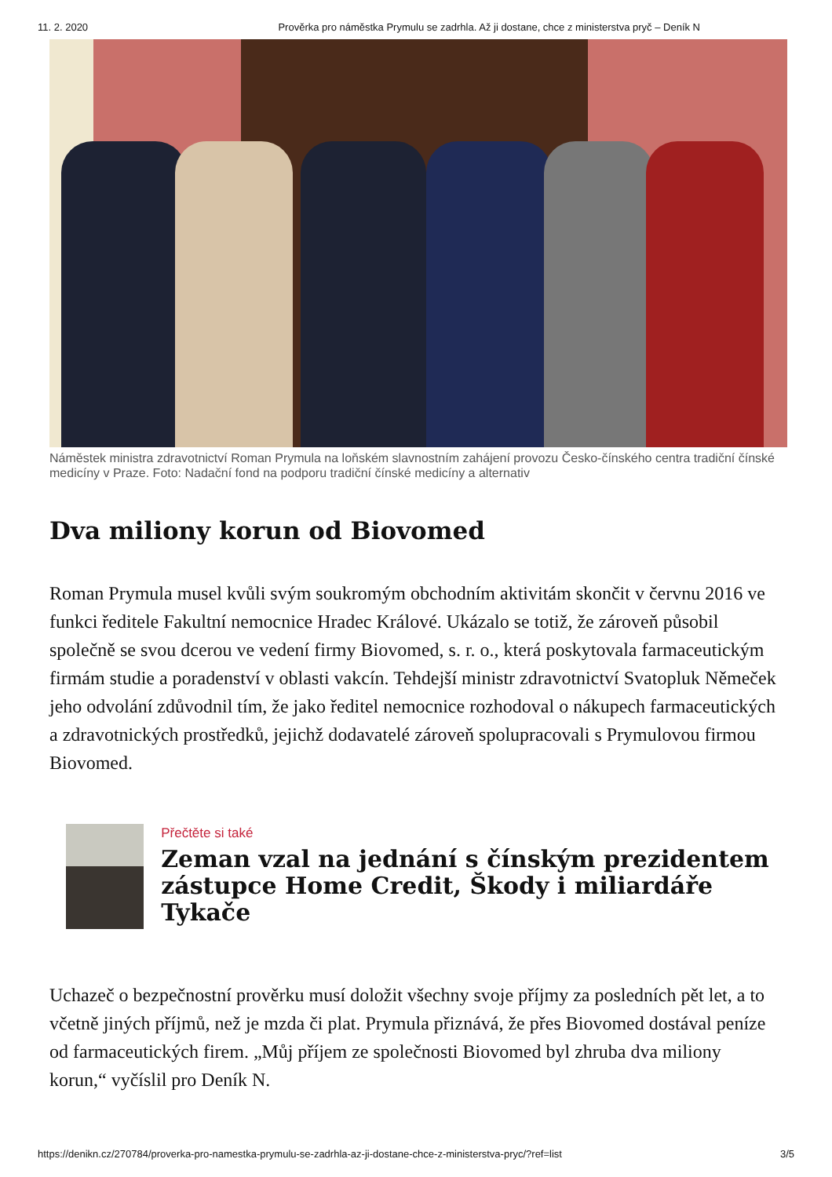11. 2. 2020 Prověrka pro náměstka Prymulu se zadrhla. Až ji dostane, chce z ministerstva pryč – Deník N
Náměstek ministra zdravotnictví Roman Prymula na loňském slavnostním zahájení provozu Česko-čínského centra tradiční čínské medicíny v Praze. Foto: Nadační fond na podporu tradiční čínské medicíny a alternativ
Dva miliony korun od Biovomed
Roman Prymula musel kvůli svým soukromým obchodním aktivitám skončit v červnu 2016 ve funkci ředitele Fakultní nemocnice Hradec Králové. Ukázalo se totiž, že zároveň působil společně se svou dcerou ve vedení firmy Biovomed, s. r. o., která poskytovala farmaceutickým firmám studie a poradenství v oblasti vakcín. Tehdejší ministr zdravotnictví Svatopluk Němeček jeho odvolání zdůvodnil tím, že jako ředitel nemocnice rozhodoval o nákupech farmaceutických a zdravotnických prostředků, jejichž dodavatelé zároveň spolupracovali s Prymulovou firmou Biovomed.
Přečtěte si také
Zeman vzal na jednání s čínským prezidentem zástupce Home Credit, Škody i miliardáře Tykače
Uchazeč o bezpečnostní prověrku musí doložit všechny svoje příjmy za posledních pět let, a to včetně jiných příjmů, než je mzda či plat. Prymula přiznává, že přes Biovomed dostával peníze od farmaceutických firem. „Můj příjem ze společnosti Biovomed byl zhruba dva miliony korun,“ vyčíslil pro Deník N.
https://denikn.cz/270784/proverka-pro-namestka-prymulu-se-zadrhla-az-ji-dostane-chce-z-ministerstva-pryc/?ref=list 3/5